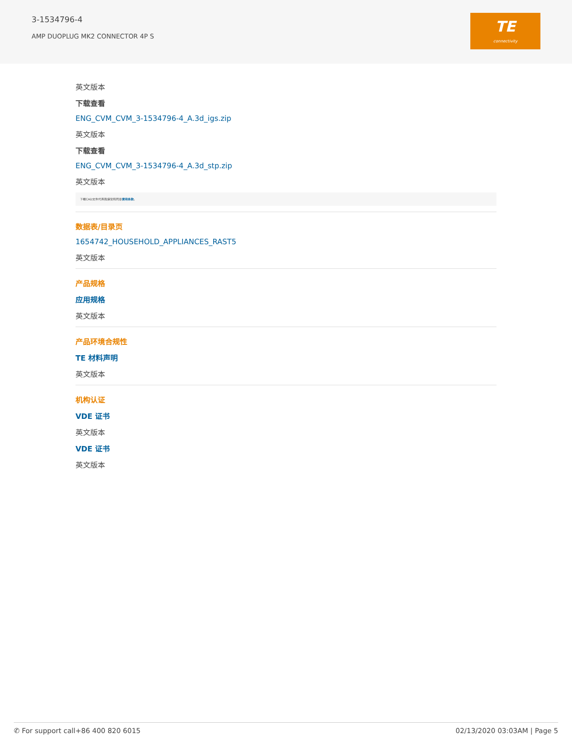3-1534796-4
AMP DUOPLUG MK2 CONNECTOR 4P S
TE
connectivity
英文版本
下载查看
ENG_CVM_CVM_3-1534796-4_A.3d_igs.zip
英文版本
下载查看
ENG_CVM_CVM_3-1534796-4_A.3d_stp.zip
英文版本
下载CAD文件代表我接受和同意使用条款。
数据表/目录页
1654742_HOUSEHOLD_APPLIANCES_RAST5
英文版本
产品规格
应用规格
英文版本
产品环境合规性
TE 材料声明
英文版本
机构认证
VDE 证书
英文版本
VDE 证书
英文版本
✆ For support call+86 400 820 6015 02/13/2020 03:03AM | Page 5